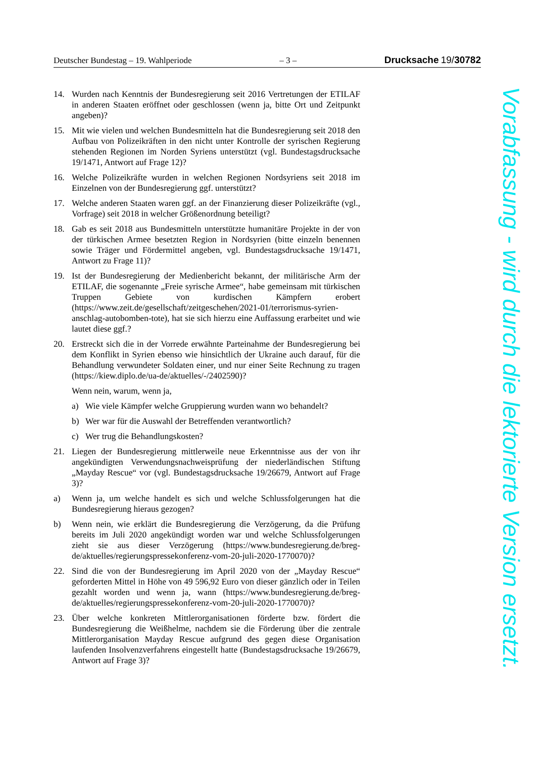Deutscher Bundestag – 19. Wahlperiode – 3 – Drucksache 19/30782
14. Wurden nach Kenntnis der Bundesregierung seit 2016 Vertretungen der ETILAF in anderen Staaten eröffnet oder geschlossen (wenn ja, bitte Ort und Zeitpunkt angeben)?
15. Mit wie vielen und welchen Bundesmitteln hat die Bundesregierung seit 2018 den Aufbau von Polizeikräften in den nicht unter Kontrolle der syrischen Regierung stehenden Regionen im Norden Syriens unterstützt (vgl. Bundestagsdrucksache 19/1471, Antwort auf Frage 12)?
16. Welche Polizeikräfte wurden in welchen Regionen Nordsyriens seit 2018 im Einzelnen von der Bundesregierung ggf. unterstützt?
17. Welche anderen Staaten waren ggf. an der Finanzierung dieser Polizeikräfte (vgl., Vorfrage) seit 2018 in welcher Größenordnung beteiligt?
18. Gab es seit 2018 aus Bundesmitteln unterstützte humanitäre Projekte in der von der türkischen Armee besetzten Region in Nordsyrien (bitte einzeln benennen sowie Träger und Fördermittel angeben, vgl. Bundestagsdrucksache 19/1471, Antwort zu Frage 11)?
19. Ist der Bundesregierung der Medienbericht bekannt, der militärische Arm der ETILAF, die sogenannte „Freie syrische Armee“, habe gemeinsam mit türkischen Truppen Gebiete von kurdischen Kämpfern erobert (https://www.zeit.de/gesellschaft/zeitgeschehen/2021-01/terrorismus-syrien-anschlag-autobomben-tote), hat sie sich hierzu eine Auffassung erarbeitet und wie lautet diese ggf.?
20. Erstreckt sich die in der Vorrede erwähnte Parteinahme der Bundesregierung bei dem Konflikt in Syrien ebenso wie hinsichtlich der Ukraine auch darauf, für die Behandlung verwundeter Soldaten einer, und nur einer Seite Rechnung zu tragen (https://kiew.diplo.de/ua-de/aktuelles/-/2402590)?
Wenn nein, warum, wenn ja,
a) Wie viele Kämpfer welche Gruppierung wurden wann wo behandelt?
b) Wer war für die Auswahl der Betreffenden verantwortlich?
c) Wer trug die Behandlungskosten?
21. Liegen der Bundesregierung mittlerweile neue Erkenntnisse aus der von ihr angekündigten Verwendungsnachweisprüfung der niederländischen Stiftung „Mayday Rescue“ vor (vgl. Bundestagsdrucksache 19/26679, Antwort auf Frage 3)?
a) Wenn ja, um welche handelt es sich und welche Schlussfolgerungen hat die Bundesregierung hieraus gezogen?
b) Wenn nein, wie erklärt die Bundesregierung die Verzögerung, da die Prüfung bereits im Juli 2020 angekündigt worden war und welche Schlussfolgerungen zieht sie aus dieser Verzögerung (https://www.bundesregierung.de/breg-de/aktuelles/regierungspressekonferenz-vom-20-juli-2020-1770070)?
22. Sind die von der Bundesregierung im April 2020 von der „Mayday Rescue“ geforderten Mittel in Höhe von 49 596,92 Euro von dieser gänzlich oder in Teilen gezahlt worden und wenn ja, wann (https://www.bundesregierung.de/breg-de/aktuelles/regierungspressekonferenz-vom-20-juli-2020-1770070)?
23. Über welche konkreten Mittlerorganisationen förderte bzw. fördert die Bundesregierung die Weißhelme, nachdem sie die Förderung über die zentrale Mittlerorganisation Mayday Rescue aufgrund des gegen diese Organisation laufenden Insolvenzverfahrens eingestellt hatte (Bundestagsdrucksache 19/26679, Antwort auf Frage 3)?
Vorabfassung - wird durch die lektorierte Version ersetzt.